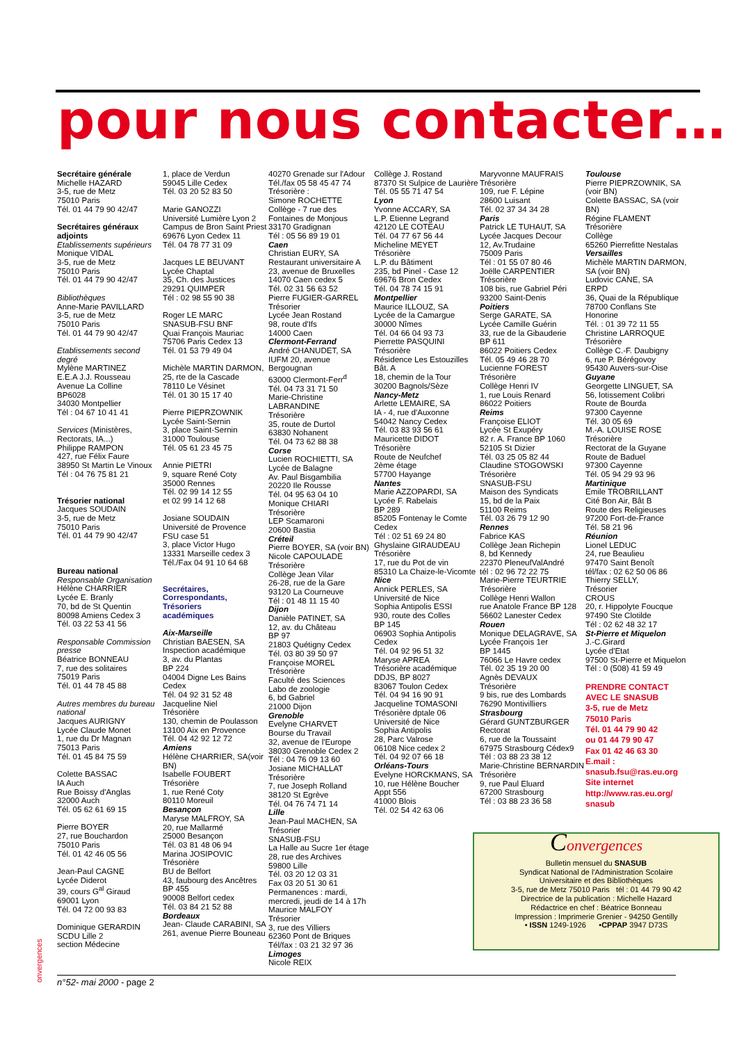pour nous contacter…
Secrétaire générale
Michelle HAZARD
3-5, rue de Metz
75010 Paris
Tél. 01 44 79 90 42/47
Secrétaires généraux adjoints
Etablissements supérieurs
Monique VIDAL
3-5, rue de Metz
75010 Paris
Tél. 01 44 79 90 42/47
Bibliothèques
Anne-Marie PAVILLARD
3-5, rue de Metz
75010 Paris
Tél. 01 44 79 90 42/47
Etablissements second degré
Mylène MARTINEZ
E.E.A J.J. Rousseau
Avenue La Colline
BP6028
34030 Montpellier
Tél : 04 67 10 41 41
Services (Ministères, Rectorats, IA...)
Philippe RAMPON
427, rue Félix Faure
38950 St Martin Le Vinoux
Tél : 04 76 75 81 21
Trésorier national
Jacques SOUDAIN
3-5, rue de Metz
75010 Paris
Tél. 01 44 79 90 42/47
Bureau national
Responsable Organisation
Hélène CHARRIER
Lycée E. Branly
70, bd de St Quentin
80098 Amiens Cedex 3
Tél. 03 22 53 41 56
Responsable Commission presse
Béatrice BONNEAU
7, rue des solitaires
75019 Paris
Tél. 01 44 78 45 88
Autres membres du bureau national
Jacques AURIGNY
Lycée Claude Monet
1, rue du Dr Magnan
75013 Paris
Tél. 01 45 84 75 59
Colette BASSAC
IA Auch
Rue Boissy d'Anglas
32000 Auch
Tél. 05 62 61 69 15
Pierre BOYER
27, rue Bouchardon
75010 Paris
Tél. 01 42 46 05 56
Jean-Paul CAGNE
Lycée Diderot
39, cours G<sup>al</sup> Giraud
69001 Lyon
Tél. 04 72 00 93 83
Dominique GERARDIN
SCDU Lille 2
section Médecine
1, place de Verdun
59045 Lille Cedex
Tél. 03 20 52 83 50
Marie GANOZZI
Université Lumière Lyon 2
Campus de Bron Saint Priest
69676 Lyon Cedex 11
Tél. 04 78 77 31 09
Jacques LE BEUVANT
Lycée Chaptal
35, Ch. des Justices
29291 QUIMPER
Tél : 02 98 55 90 38
Roger LE MARC
SNASUB-FSU BNF
Quai François Mauriac
75706 Paris Cedex 13
Tél. 01 53 79 49 04
Michèle MARTIN DARMON,
25, rte de la Cascade
78110 Le Vésinet
Tél. 01 30 15 17 40
Pierre PIEPRZOWNIK
Lycée Saint-Sernin
3, place Saint-Sernin
31000 Toulouse
Tél. 05 61 23 45 75
Annie PIETRI
9, square René Coty
35000 Rennes
Tél. 02 99 14 12 55
et 02 99 14 12 68
Josiane SOUDAIN
Université de Provence
FSU case 51
3, place Victor Hugo
13331 Marseille cedex 3
Tél./Fax 04 91 10 64 68
Secrétaires,
Correspondants,
Trésoriers
académiques
Aix-Marseille
Christian BAESEN, SA
Inspection académique
3, av. du Plantas
BP 224
04004 Digne Les Bains Cedex
Tél. 04 92 31 52 48
Jacqueline Niel
Trésorière
130, chemin de Poulasson
13100 Aix en Provence
Tél. 04 42 92 12 72
Amiens
Hélène CHARRIER, SA(voir BN)
Isabelle FOUBERT
Trésorière
1, rue René Coty
80110 Moreuil
Besançon
Maryse MALFROY, SA
20, rue Mallarmé
25000 Besançon
Tél. 03 81 48 06 94
Marina JOSIPOVIC
Trésorière
BU de Belfort
43, faubourg des Ancêtres BP 455
90008 Belfort cedex
Tél. 03 84 21 52 88
Bordeaux
Jean- Claude CARABINI, SA
261, avenue Pierre Bouneau
40270 Grenade sur l'Adour
Tél./fax 05 58 45 47 74
Trésorière :
Simone ROCHETTE
Collège - 7 rue des Fontaines de Monjous
33170 Gradignan
Tél : 05 56 89 19 01
Caen
Christian EURY, SA
Restaurant universitaire A
23, avenue de Bruxelles
14070 Caen cedex 5
Tél. 02 31 56 63 52
Pierre FUGIER-GARREL
Trésorier
Lycée Jean Rostand
98, route d'Ifs
14000 Caen
Clermont-Ferrand
André CHANUDET, SA
IUFM 20, avenue Bergougnan
63000 Clermont-Ferr<sup>d</sup>
Tél. 04 73 31 71 50
Marie-Christine LABRANDINE
Trésorière
35, route de Durtol
63830 Nohanent
Tél. 04 73 62 88 38
Corse
Lucien ROCHIETTI, SA
Lycée de Balagne
Av. Paul Bisgambilia
20220 Ile Rousse
Tél. 04 95 63 04 10
Monique CHIARI
Trésorière
LEP Scamaroni
20600 Bastia
Créteil
Pierre BOYER, SA (voir BN)
Nicole CAPOULADE
Trésorière
Collège Jean Vilar
26-28, rue de la Gare
93120 La Courneuve
Tél : 01 48 11 15 40
Dijon
Danièle PATINET, SA
12, av. du Château
BP 97
21803 Quétigny Cedex
Tél. 03 80 39 50 97
Françoise MOREL
Trésorière
Faculté des Sciences
Labo de zoologie
6, bd Gabriel
21000 Dijon
Grenoble
Evelyne CHARVET
Bourse du Travail
32, avenue de l'Europe
38030 Grenoble Cedex 2
Tél : 04 76 09 13 60
Josiane MICHALLAT
Trésorière
7, rue Joseph Rolland
38120 St Egrève
Tél. 04 76 74 71 14
Lille
Jean-Paul MACHEN, SA
Trésorier
SNASUB-FSU
La Halle au Sucre 1er étage
28, rue des Archives
59800 Lille
Tél. 03 20 12 03 31
Fax 03 20 51 30 61
Permanences : mardi, mercredi, jeudi de 14 à 17h
Maurice MALFOY
Trésorier
3, rue des Villiers
62360 Pont de Briques
Tél/fax : 03 21 32 97 36
Limoges
Nicole REIX
Collège J. Rostand
87370 St Sulpice de Laurière
Tél. 05 55 71 47 54
Lyon
Yvonne ACCARY, SA
L.P. Etienne Legrand
42120 LE COTEAU
Tél. 04 77 67 56 44
Micheline MEYET
Trésorière
L.P. du Bâtiment
235, bd Pinel - Case 12
69676 Bron Cedex
Tél. 04 78 74 15 91
Montpellier
Maurice ILLOUZ, SA
Lycée de la Camargue
30000 Nîmes
Tél. 04 66 04 93 73
Pierrette PASQUINI
Trésorière
Résidence Les Estouzilles Bât. A
18, chemin de la Tour
30200 Bagnols/Sèze
Nancy-Metz
Arlette LEMAIRE, SA
IA - 4, rue d'Auxonne
54042 Nancy Cedex
Tél. 03 83 93 56 61
Mauricette DIDOT
Trésorière
Route de Neufchef
2ème étage
57700 Hayange
Nantes
Marie AZZOPARDI, SA
Lycée F. Rabelais
BP 289
85205 Fontenay le Comte Cedex
Tél : 02 51 69 24 80
Ghyslaine GIRAUDEAU
Trésorière
17, rue du Pot de vin
85310 La Chaize-le-Vicomte
Nice
Annick PERLES, SA
Université de Nice
Sophia Antipolis ESSI
930, route des Colles
BP 145
06903 Sophia Antipolis Cedex
Tél. 04 92 96 51 32
Maryse APREA
Trésorière académique
DDJS, BP 8027
83067 Toulon Cedex
Tél. 04 94 16 90 91
Jacqueline TOMASONI
Trésorière dptale 06
Université de Nice
Sophia Antipolis
28, Parc Valrose
06108 Nice cedex 2
Tél. 04 92 07 66 18
Orléans-Tours
Evelyne HORCKMANS, SA
10, rue Hélène Boucher
Appt 556
41000 Blois
Tél. 02 54 42 63 06
Maryvonne MAUFRAIS
Trésorière
109, rue F. Lépine
28600 Luisant
Tél. 02 37 34 34 28
Paris
Patrick LE TUHAUT, SA
Lycée Jacques Decour
12, Av.Trudaine
75009 Paris
Tél : 01 55 07 80 46
Joëlle CARPENTIER
Trésorière
108 bis, rue Gabriel Péri
93200 Saint-Denis
Poitiers
Serge GARATE, SA
Lycée Camille Guérin
33, rue de la Gibauderie
BP 611
86022 Poitiers Cedex
Tél. 05 49 46 28 70
Lucienne FOREST
Trésorière
Collège Henri IV
1, rue Louis Renard
86022 Poitiers
Reims
Françoise ELIOT
Lycée St Exupéry
82 r. A. France BP 1060
52105 St Dizier
Tél. 03 25 05 82 44
Claudine STOGOWSKI
Trésorière
SNASUB-FSU
Maison des Syndicats
15, bd de la Paix
51100 Reims
Tél. 03 26 79 12 90
Rennes
Fabrice KAS
Collège Jean Richepin
8, bd Kennedy
22370 PleneufValAndré
tél : 02 96 72 22 75
Marie-Pierre TEURTRIE
Trésorière
Collège Henri Wallon
rue Anatole France BP 128
56602 Lanester Cedex
Rouen
Monique DELAGRAVE, SA
Lycée François 1er
BP 1445
76066 Le Havre cedex
Tél. 02 35 19 20 00
Agnès DEVAUX
Trésorière
9 bis, rue des Lombards
76290 Montivilliers
Strasbourg
Gérard GUNTZBURGER
Rectorat
6, rue de la Toussaint
67975 Strasbourg Cédex9
Tél : 03 88 23 38 12
Marie-Christine BERNARDIN
Trésorière
9, rue Paul Eluard
67200 Strasbourg
Tél : 03 88 23 36 58
Toulouse
Pierre PIEPRZOWNIK, SA (voir BN)
Colette BASSAC, SA (voir BN)
Régine FLAMENT
Trésorière
Collège
65260 Pierrefitte Nestalas
Versailles
Michèle MARTIN DARMON, SA (voir BN)
Ludovic CANE, SA
ERPD
36, Quai de la République
78700 Conflans Ste Honorine
Tél. : 01 39 72 11 55
Christine LARROQUE
Trésorière
Collège C.-F. Daubigny
6, rue P. Bérégovoy
95430 Auvers-sur-Oise
Guyane
Georgette LINGUET, SA
56, lotissement Colibri
Route de Bourda
97300 Cayenne
Tél. 30 05 69
M.-A. LOUISE ROSE
Trésorière
Rectorat de la Guyane
Route de Baduel
97300 Cayenne
Tél. 05 94 29 93 96
Martinique
Emile TROBRILLANT
Cité Bon Air, Bât B
Route des Religieuses
97200 Fort-de-France
Tél. 58 21 96
Réunion
Lionel LEDUC
24, rue Beaulieu
97470 Saint Benoît
tél/fax : 02 62 50 06 86
Thierry SELLY,
Trésorier
CROUS
20, r. Hippolyte Foucque
97490 Ste Clotilde
Tél : 02 62 48 32 17
St-Pierre et Miquelon
J.-C.Girard
Lycée d'Etat
97500 St-Pierre et Miquelon
Tél : 0 (508) 41 59 49
PRENDRE CONTACT AVEC LE SNASUB
3-5, rue de Metz
75010 Paris
Tél. 01 44 79 90 42
ou 01 44 79 90 47
Fax 01 42 46 63 30
E.mail :
snasub.fsu@ras.eu.org
Site internet
http://www.ras.eu.org/ snasub
Convergences
Bulletin mensuel du SNASUB
Syndicat National de l'Administration Scolaire
Universitaire et des Bibliothèques
3-5, rue de Metz 75010 Paris tél : 01 44 79 90 42
Directrice de la publication : Michelle Hazard
Rédactrice en chef : Béatrice Bonneau
Impression : Imprimerie Grenier - 94250 Gentilly
• ISSN 1249-1926 •CPPAP 3947 D73S
onvergences
n°52- mai 2000 - page 2